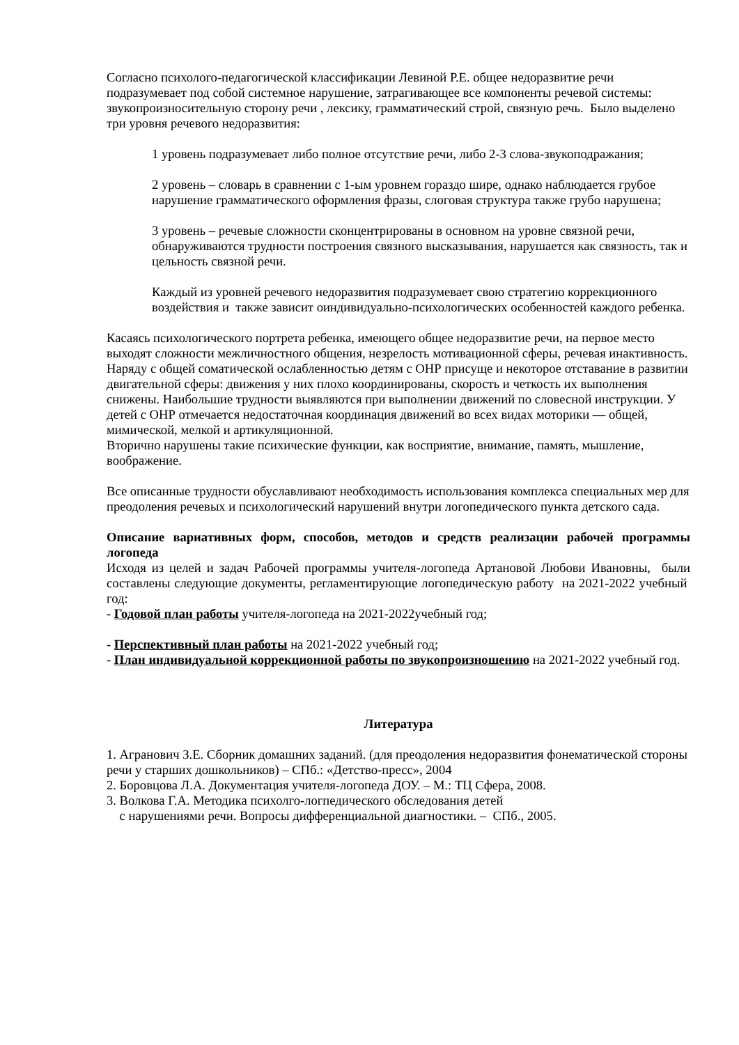Согласно психолого-педагогической классификации Левиной Р.Е. общее недоразвитие речи подразумевает под собой системное нарушение, затрагивающее все компоненты речевой системы: звукопроизносительную сторону речи , лексику, грамматический строй, связную речь. Было выделено три уровня речевого недоразвития:
1 уровень подразумевает либо полное отсутствие речи, либо 2-3 слова-звукоподражания;
2 уровень – словарь в сравнении с 1-ым уровнем гораздо шире, однако наблюдается грубое нарушение грамматического оформления фразы, слоговая структура также грубо нарушена;
3 уровень – речевые сложности сконцентрированы в основном на уровне связной речи, обнаруживаются трудности построения связного высказывания, нарушается как связность, так и цельность связной речи.
Каждый из уровней речевого недоразвития подразумевает свою стратегию коррекционного воздействия и также зависит оиндивидуально-психологических особенностей каждого ребенка.
Касаясь психологического портрета ребенка, имеющего общее недоразвитие речи, на первое место выходят сложности межличностного общения, незрелость мотивационной сферы, речевая инактивность. Наряду с общей соматической ослабленностью детям с ОНР присуще и некоторое отставание в развитии двигательной сферы: движения у них плохо координированы, скорость и четкость их выполнения снижены. Наибольшие трудности выявляются при выполнении движений по словесной инструкции. У детей с ОНР отмечается недостаточная координация движений во всех видах моторики — общей, мимической, мелкой и артикуляционной.
Вторично нарушены такие психические функции, как восприятие, внимание, память, мышление, воображение.
Все описанные трудности обуславливают необходимость использования комплекса специальных мер для преодоления речевых и психологический нарушений внутри логопедического пункта детского сада.
Описание вариативных форм, способов, методов и средств реализации рабочей программы логопеда
Исходя из целей и задач Рабочей программы учителя-логопеда Артановой Любови Ивановны, были составлены следующие документы, регламентирующие логопедическую работу на 2021-2022 учебный год:
- Годовой план работы учителя-логопеда на 2021-2022учебный год;
- Перспективный план работы на 2021-2022 учебный год;
- План индивидуальной коррекционной работы по звукопроизношению на 2021-2022 учебный год.
Литература
1. Агранович З.Е. Сборник домашних заданий. (для преодоления недоразвития фонематической стороны речи у старших дошкольников) – СПб.: «Детство-пресс», 2004
2. Боровцова Л.А. Документация учителя-логопеда ДОУ. – М.: ТЦ Сфера, 2008.
3. Волкова Г.А. Методика психолго-логпедического обследования детей
с нарушениями речи. Вопросы дифференциальной диагностики. – СПб., 2005.